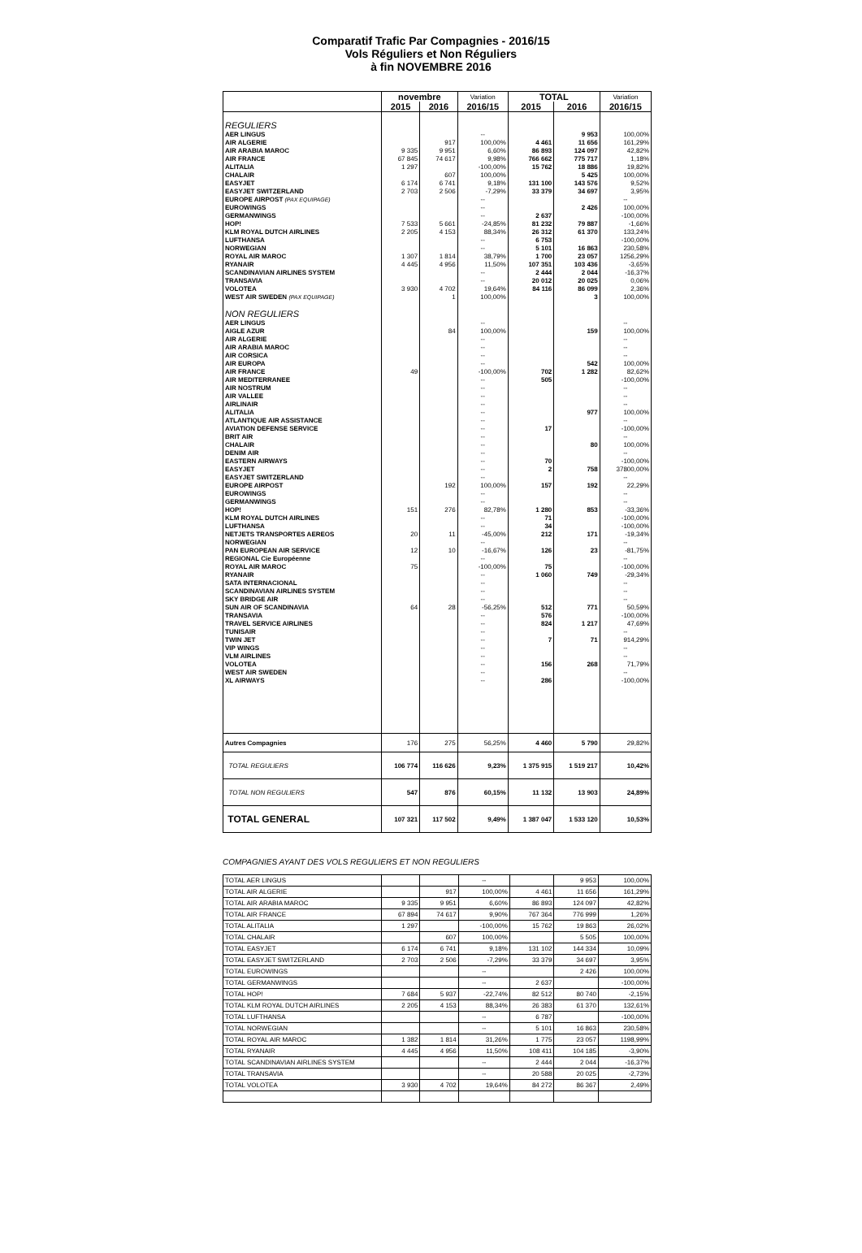Comparatif Trafic Par Compagnies - 2016/15
Vols Réguliers et Non Réguliers
à fin NOVEMBRE 2016
| | novembre | | Variation | TOTAL | | Variation |
| --- | --- | --- | --- | --- | --- | --- |
| | 2015 | 2016 | 2016/15 | 2015 | 2016 | 2016/15 |
| REGULIERS | | | | | | |
| AER LINGUS | | | -- | | 9 953 | 100,00% |
| AIR ALGERIE | | 917 | 100,00% | 4 461 | 11 656 | 161,29% |
| AIR ARABIA MAROC | 9 335 | 9 951 | 6,60% | 86 893 | 124 097 | 42,82% |
| AIR FRANCE | 67 845 | 74 617 | 9,98% | 766 662 | 775 717 | 1,18% |
| ALITALIA | 1 297 | | -100,00% | 15 762 | 18 886 | 19,82% |
| CHALAIR | | 607 | 100,00% | | 5 425 | 100,00% |
| EASYJET | 6 174 | 6 741 | 9,18% | 131 100 | 143 576 | 9,52% |
| EASYJET SWITZERLAND | 2 703 | 2 506 | -7,29% | 33 379 | 34 697 | 3,95% |
| EUROPE AIRPOST (PAX EQUIPAGE) | | | -- | | | -- |
| EUROWINGS | | | -- | | 2 426 | 100,00% |
| GERMANWINGS | | | -- | 2 637 | | -100,00% |
| HOP! | 7 533 | 5 661 | -24,85% | 81 232 | 79 887 | -1,66% |
| KLM ROYAL DUTCH AIRLINES | 2 205 | 4 153 | 88,34% | 26 312 | 61 370 | 133,24% |
| LUFTHANSA | | | -- | 6 753 | | -100,00% |
| NORWEGIAN | | | -- | 5 101 | 16 863 | 230,58% |
| ROYAL AIR MAROC | 1 307 | 1 814 | 38,79% | 1 700 | 23 057 | 1256,29% |
| RYANAIR | 4 445 | 4 956 | 11,50% | 107 351 | 103 436 | -3,65% |
| SCANDINAVIAN AIRLINES SYSTEM | | | -- | 2 444 | 2 044 | -16,37% |
| TRANSAVIA | | | -- | 20 012 | 20 025 | 0,06% |
| VOLOTEA | 3 930 | 4 702 | 19,64% | 84 116 | 86 099 | 2,36% |
| WEST AIR SWEDEN (PAX EQUIPAGE) | | 1 | 100,00% | | 3 | 100,00% |
| NON REGULIERS | | | | | | |
| AER LINGUS | | | -- | | | -- |
| AIGLE AZUR | | 84 | 100,00% | | 159 | 100,00% |
| AIR ALGERIE | | | -- | | | -- |
| AIR ARABIA MAROC | | | -- | | | -- |
| AIR CORSICA | | | -- | | | -- |
| AIR EUROPA | | | -- | | 542 | 100,00% |
| AIR FRANCE | 49 | | -100,00% | 702 | 1 282 | 82,62% |
| AIR MEDITERRANEE | | | -- | 505 | | -100,00% |
| AIR NOSTRUM | | | -- | | | -- |
| AIR VALLEE | | | -- | | | -- |
| AIRLINAIR | | | -- | | | -- |
| ALITALIA | | | -- | | 977 | 100,00% |
| ATLANTIQUE AIR ASSISTANCE | | | -- | | | -- |
| AVIATION DEFENSE SERVICE | | | -- | 17 | | -100,00% |
| BRIT AIR | | | -- | | | -- |
| CHALAIR | | | -- | | 80 | 100,00% |
| DENIM AIR | | | -- | | | -- |
| EASTERN AIRWAYS | | | -- | 70 | | -100,00% |
| EASYJET | | | -- | 2 | 758 | 37800,00% |
| EASYJET SWITZERLAND | | | -- | | | -- |
| EUROPE AIRPOST | | 192 | 100,00% | 157 | 192 | 22,29% |
| EUROWINGS | | | -- | | | -- |
| GERMANWINGS | | | -- | | | -- |
| HOP! | 151 | 276 | 82,78% | 1 280 | 853 | -33,36% |
| KLM ROYAL DUTCH AIRLINES | | | -- | 71 | | -100,00% |
| LUFTHANSA | | | -- | 34 | | -100,00% |
| NETJETS TRANSPORTES AEREOS | 20 | 11 | -45,00% | 212 | 171 | -19,34% |
| NORWEGIAN | | | -- | | | -- |
| PAN EUROPEAN AIR SERVICE | 12 | 10 | -16,67% | 126 | 23 | -81,75% |
| REGIONAL Cie Européenne | | | -- | | | -- |
| ROYAL AIR MAROC | 75 | | -100,00% | 75 | | -100,00% |
| RYANAIR | | | -- | 1 060 | 749 | -29,34% |
| SATA INTERNACIONAL | | | -- | | | -- |
| SCANDINAVIAN AIRLINES SYSTEM | | | -- | | | -- |
| SKY BRIDGE AIR | | | -- | | | -- |
| SUN AIR OF SCANDINAVIA | 64 | 28 | -56,25% | 512 | 771 | 50,59% |
| TRANSAVIA | | | -- | 576 | | -100,00% |
| TRAVEL SERVICE AIRLINES | | | -- | 824 | 1 217 | 47,69% |
| TUNISAIR | | | -- | | | -- |
| TWIN JET | | | -- | 7 | 71 | 914,29% |
| VIP WINGS | | | -- | | | -- |
| VLM AIRLINES | | | -- | | | -- |
| VOLOTEA | | | -- | 156 | 268 | 71,79% |
| WEST AIR SWEDEN | | | -- | | | -- |
| XL AIRWAYS | | | -- | 286 | | -100,00% |
| Autres Compagnies | 176 | 275 | 56,25% | 4 460 | 5 790 | 29,82% |
| TOTAL REGULIERS | 106 774 | 116 626 | 9,23% | 1 375 915 | 1 519 217 | 10,42% |
| TOTAL NON REGULIERS | 547 | 876 | 60,15% | 11 132 | 13 903 | 24,89% |
| TOTAL GENERAL | 107 321 | 117 502 | 9,49% | 1 387 047 | 1 533 120 | 10,53% |
COMPAGNIES AYANT DES VOLS REGULIERS ET NON REGULIERS
| TOTAL AER LINGUS | | | -- | | 9 953 | 100,00% |
| TOTAL AIR ALGERIE | | 917 | 100,00% | 4 461 | 11 656 | 161,29% |
| TOTAL AIR ARABIA MAROC | 9 335 | 9 951 | 6,60% | 86 893 | 124 097 | 42,82% |
| TOTAL AIR FRANCE | 67 894 | 74 617 | 9,90% | 767 364 | 776 999 | 1,26% |
| TOTAL ALITALIA | 1 297 | | -100,00% | 15 762 | 19 863 | 26,02% |
| TOTAL CHALAIR | | 607 | 100,00% | | 5 505 | 100,00% |
| TOTAL EASYJET | 6 174 | 6 741 | 9,18% | 131 102 | 144 334 | 10,09% |
| TOTAL EASYJET SWITZERLAND | 2 703 | 2 506 | -7,29% | 33 379 | 34 697 | 3,95% |
| TOTAL EUROWINGS | | | -- | | 2 426 | 100,00% |
| TOTAL GERMANWINGS | | | -- | 2 637 | | -100,00% |
| TOTAL HOP! | 7 684 | 5 937 | -22,74% | 82 512 | 80 740 | -2,15% |
| TOTAL KLM ROYAL DUTCH AIRLINES | 2 205 | 4 153 | 88,34% | 26 383 | 61 370 | 132,61% |
| TOTAL LUFTHANSA | | | -- | 6 787 | | -100,00% |
| TOTAL NORWEGIAN | | | -- | 5 101 | 16 863 | 230,58% |
| TOTAL ROYAL AIR MAROC | 1 382 | 1 814 | 31,26% | 1 775 | 23 057 | 1198,99% |
| TOTAL RYANAIR | 4 445 | 4 956 | 11,50% | 108 411 | 104 185 | -3,90% |
| TOTAL SCANDINAVIAN AIRLINES SYSTEM | | | -- | 2 444 | 2 044 | -16,37% |
| TOTAL TRANSAVIA | | | -- | 20 588 | 20 025 | -2,73% |
| TOTAL VOLOTEA | 3 930 | 4 702 | 19,64% | 84 272 | 86 367 | 2,49% |